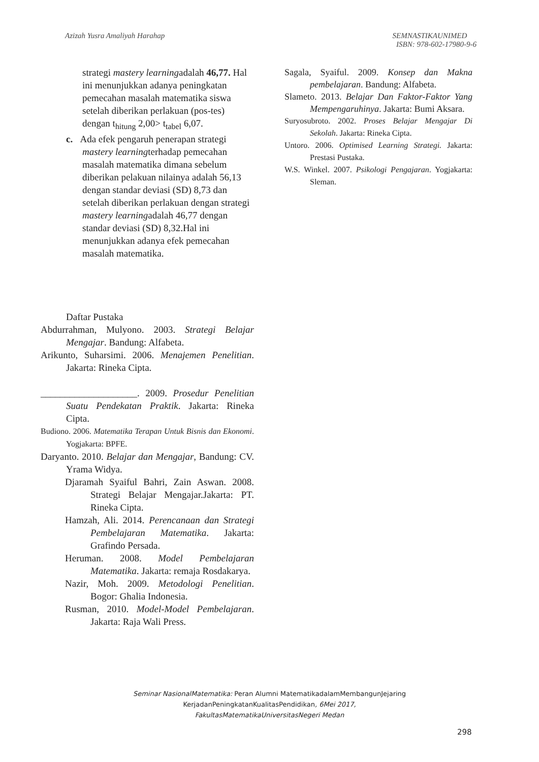Azizah Yusra Amaliyah Harahap SEMNASTIKAUNIMED
ISBN: 978-602-17980-9-6
strategi mastery learningadalah 46,77. Hal ini menunjukkan adanya peningkatan pemecahan masalah matematika siswa setelah diberikan perlakuan (pos-tes) dengan t<sub>hitung</sub> 2,00> t<sub>tabel</sub> 6,07.
c. Ada efek pengaruh penerapan strategi mastery learningterhadap pemecahan masalah matematika dimana sebelum diberikan pelakuan nilainya adalah 56,13 dengan standar deviasi (SD) 8,73 dan setelah diberikan perlakuan dengan strategi mastery learningadalah 46,77 dengan standar deviasi (SD) 8,32.Hal ini menunjukkan adanya efek pemecahan masalah matematika.
Daftar Pustaka
Abdurrahman, Mulyono. 2003. Strategi Belajar Mengajar. Bandung: Alfabeta.
Arikunto, Suharsimi. 2006. Menajemen Penelitian. Jakarta: Rineka Cipta.
____________________. 2009. Prosedur Penelitian Suatu Pendekatan Praktik. Jakarta: Rineka Cipta.
Budiono. 2006. Matematika Terapan Untuk Bisnis dan Ekonomi. Yogjakarta: BPFE.
Daryanto. 2010. Belajar dan Mengajar, Bandung: CV. Yrama Widya.
Djaramah Syaiful Bahri, Zain Aswan. 2008. Strategi Belajar Mengajar.Jakarta: PT. Rineka Cipta.
Hamzah, Ali. 2014. Perencanaan dan Strategi Pembelajaran Matematika. Jakarta: Grafindo Persada.
Heruman. 2008. Model Pembelajaran Matematika. Jakarta: remaja Rosdakarya.
Nazir, Moh. 2009. Metodologi Penelitian. Bogor: Ghalia Indonesia.
Rusman, 2010. Model-Model Pembelajaran. Jakarta: Raja Wali Press.
Sagala, Syaiful. 2009. Konsep dan Makna pembelajaran. Bandung: Alfabeta.
Slameto. 2013. Belajar Dan Faktor-Faktor Yang Mempengaruhinya. Jakarta: Bumi Aksara.
Suryosubroto. 2002. Proses Belajar Mengajar Di Sekolah. Jakarta: Rineka Cipta.
Untoro. 2006. Optimised Learning Strategi. Jakarta: Prestasi Pustaka.
W.S. Winkel. 2007. Psikologi Pengajaran. Yogjakarta: Sleman.
Seminar NasionalMatematika: Peran Alumni MatematikadalamMembangunJejaring
KerjadanPeningkatanKualitasPendidikan, 6Mei 2017,
FakultasMatematikaUniversitasNegeri Medan
298